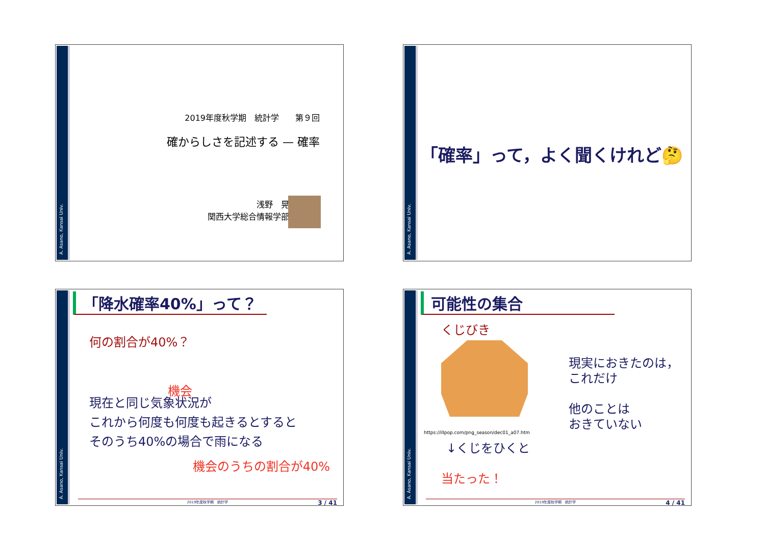A. Asano, Kansai Univ.
2019年度秋学期　統計学　　第９回
確からしさを記述する — 確率
浅野　晃
関西大学総合情報学部
A. Asano, Kansai Univ.
「確率」って，よく聞くけれど🤔
A. Asano, Kansai Univ.
「降水確率40%」って？
何の割合が40%？
機会
現在と同じ気象状況が
これから何度も何度も起きるとすると
そのうち40%の場合で雨になる
機会のうちの割合が40%
2019年度秋学期　統計学 3 / 41
A. Asano, Kansai Univ.
可能性の集合
くじびき
https://illpop.com/png_season/dec01_a07.htm
↓くじをひくと
当たった！
現実におきたのは，
これだけ
他のことは
おきていない
2019年度秋学期　統計学 4 / 41